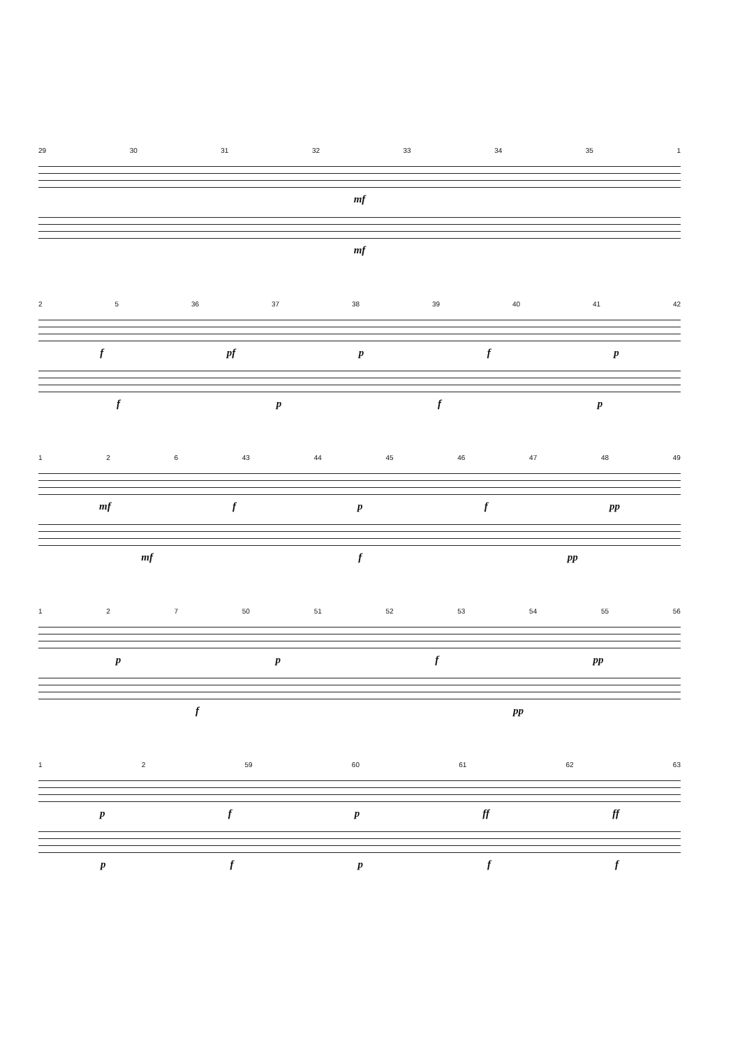29 30 31 32 33 34 35 1
mf
mf
2 5 36 37 38 39 40 41 42
f pf pfp
fpfp
1 2 6 43 44 45 46 47 48 49
mf fpf pp
mf f pp
1 2 7 50 51 52 53 54 55 56
ppf pp
f pp
1 2 59 60 61 62 63
pfp ff ff
pfpff